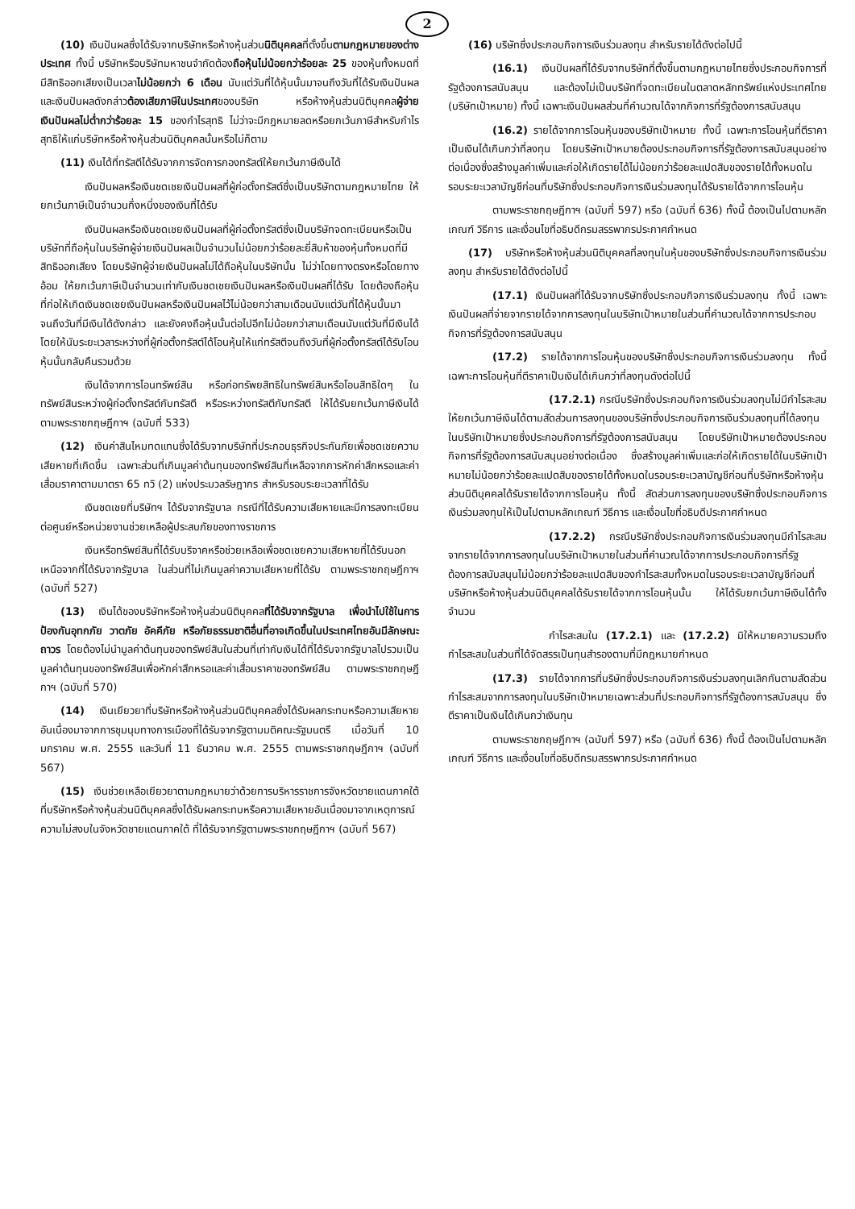2
(10) เงินปันผลซึ่งได้รับจากบริษัทหรือห้างหุ้นส่วนนิติบุคคลที่ตั้งขึ้นตามกฎหมายของต่างประเทศ ทั้งนี้ บริษัทหรือบริษัทมหาชนจำกัดต้องถือหุ้นไม่น้อยกว่าร้อยละ 25 ของหุ้นทั้งหมดที่มีสิทธิออกเสียงเป็นเวลาไม่น้อยกว่า 6 เดือน นับแต่วันที่ได้หุ้นนั้นมาจนถึงวันที่ได้รับเงินปันผล และเงินปันผลดังกล่าวต้องเสียภาษีในประเทศของบริษัท หรือห้างหุ้นส่วนนิติบุคคลผู้จ่ายเงินปันผลไม่ต่ำกว่าร้อยละ 15 ของกำไรสุทธิ ไม่ว่าจะมีกฎหมายลดหรือยกเว้นภาษีสำหรับกำไรสุทธิให้แก่บริษัทหรือห้างหุ้นส่วนนิติบุคคลนั้นหรือไม่ก็ตาม
(11) เงินได้ที่ทรัสตีได้รับจากการจัดการกองทรัสต์ให้ยกเว้นภาษีเงินได้
เงินปันผลหรือเงินชดเชยเงินปันผลที่ผู้ก่อตั้งทรัสต์ซึ่งเป็นบริษัทตามกฎหมายไทย ให้ยกเว้นภาษีเป็นจำนวนกึ่งหนึ่งของเงินที่ได้รับ
เงินปันผลหรือเงินชดเชยเงินปันผลที่ผู้ก่อตั้งทรัสต์ซึ่งเป็นบริษัทจดทะเบียนหรือเป็นบริษัทที่ถือหุ้นในบริษัทผู้จ่ายเงินปันผลเป็นจำนวนไม่น้อยกว่าร้อยละยี่สิบห้าของหุ้นทั้งหมดที่มีสิทธิออกเสียง โดยบริษัทผู้จ่ายเงินปันผลไม่ได้ถือหุ้นในบริษัทนั้น ไม่ว่าโดยทางตรงหรือโดยทางอ้อม ให้ยกเว้นภาษีเป็นจำนวนเท่ากับเงินชดเชยเงินปันผลหรือเงินปันผลที่ได้รับ โดยต้องถือหุ้นที่ก่อให้เกิดเงินชดเชยเงินปันผลหรือเงินปันผลไว้ไม่น้อยกว่าสามเดือนนับแต่วันที่ได้หุ้นนั้นมาจนถึงวันที่มีเงินได้ดังกล่าว และยังคงถือหุ้นนั้นต่อไปอีกไม่น้อยกว่าสามเดือนนับแต่วันที่มีเงินได้ โดยให้นับระยะเวลาระหว่างที่ผู้ก่อตั้งทรัสต์ได้โอนหุ้นให้แก่ทรัสตีจนถึงวันที่ผู้ก่อตั้งทรัสต์ได้รับโอนหุ้นนั้นกลับคืนรวมด้วย
เงินได้จากการโอนทรัพย์สิน หรือก่อทรัพยสิทธิในทรัพย์สินหรือโอนสิทธิใดๆ ในทรัพย์สินระหว่างผู้ก่อตั้งทรัสต์กับทรัสตี หรือระหว่างทรัสตีกับทรัสตี ให้ได้รับยกเว้นภาษีเงินได้ ตามพระราชกฤษฎีกาฯ (ฉบับที่ 533)
(12) เงินค่าสินไหมทดแทนซึ่งได้รับจากบริษัทที่ประกอบธุรกิจประกันภัยเพื่อชดเชยความเสียหายที่เกิดขึ้น เฉพาะส่วนที่เกินมูลค่าต้นทุนของทรัพย์สินที่เหลือจากการหักค่าสึกหรอและค่าเสื่อมราคาตามมาตรา 65 ทวิ (2) แห่งประมวลรัษฎากร สำหรับรอบระยะเวลาที่ได้รับ
เงินชดเชยที่บริษัทฯ ได้รับจากรัฐบาล กรณีที่ได้รับความเสียหายและมีการลงทะเบียนต่อศูนย์หรือหน่วยงานช่วยเหลือผู้ประสบภัยของทางราชการ
เงินหรือทรัพย์สินที่ได้รับบริจาคหรือช่วยเหลือเพื่อชดเชยความเสียหายที่ได้รับนอกเหนือจากที่ได้รับจากรัฐบาล ในส่วนที่ไม่เกินมูลค่าความเสียหายที่ได้รับ ตามพระราชกฤษฎีกาฯ (ฉบับที่ 527)
(13) เงินได้ของบริษัทหรือห้างหุ้นส่วนนิติบุคคลที่ได้รับจากรัฐบาล เพื่อนำไปใช้ในการป้องกันอุทกภัย วาตภัย อัคคีภัย หรือภัยธรรมชาติอื่นที่อาจเกิดขึ้นในประเทศไทยอันมีลักษณะถาวร โดยต้องไม่นำมูลค่าต้นทุนของทรัพย์สินในส่วนที่เท่ากับเงินได้ที่ได้รับจากรัฐบาลไปรวมเป็นมูลค่าต้นทุนของทรัพย์สินเพื่อหักค่าสึกหรอและค่าเสื่อมราคาของทรัพย์สิน ตามพระราชกฤษฎีกาฯ (ฉบับที่ 570)
(14) เงินเยียวยาที่บริษัทหรือห้างหุ้นส่วนนิติบุคคลซึ่งได้รับผลกระทบหรือความเสียหายอันเนื่องมาจากการชุมนุมทางการเมืองที่ได้รับจากรัฐตามมติคณะรัฐมนตรี เมื่อวันที่ 10 มกราคม พ.ศ. 2555 และวันที่ 11 ธันวาคม พ.ศ. 2555 ตามพระราชกฤษฎีกาฯ (ฉบับที่ 567)
(15) เงินช่วยเหลือเยียวยาตามกฎหมายว่าด้วยการบริหารราชการจังหวัดชายแดนภาคใต้ ที่บริษัทหรือห้างหุ้นส่วนนิติบุคคลซึ่งได้รับผลกระทบหรือความเสียหายอันเนื่องมาจากเหตุการณ์ความไม่สงบในจังหวัดชายแดนภาคใต้ ที่ได้รับจากรัฐตามพระราชกฤษฎีกาฯ (ฉบับที่ 567)
(16) บริษัทซึ่งประกอบกิจการเงินร่วมลงทุน สำหรับรายได้ดังต่อไปนี้
(16.1) เงินปันผลที่ได้รับจากบริษัทที่ตั้งขึ้นตามกฎหมายไทยซึ่งประกอบกิจการที่รัฐต้องการสนับสนุน และต้องไม่เป็นบริษัทที่จดทะเบียนในตลาดหลักทรัพย์แห่งประเทศไทย (บริษัทเป้าหมาย) ทั้งนี้ เฉพาะเงินปันผลส่วนที่คำนวณได้จากกิจการที่รัฐต้องการสนับสนุน
(16.2) รายได้จากการโอนหุ้นของบริษัทเป้าหมาย ทั้งนี้ เฉพาะการโอนหุ้นที่ตีราคาเป็นเงินได้เกินกว่าที่ลงทุน โดยบริษัทเป้าหมายต้องประกอบกิจการที่รัฐต้องการสนับสนุนอย่างต่อเนื่องซึ่งสร้างมูลค่าเพิ่มและก่อให้เกิดรายได้ไม่น้อยกว่าร้อยละแปดสิบของรายได้ทั้งหมดในรอบระยะเวลาบัญชีก่อนที่บริษัทซึ่งประกอบกิจการเงินร่วมลงทุนได้รับรายได้จากการโอนหุ้น
ตามพระราชกฤษฎีกาฯ (ฉบับที่ 597) หรือ (ฉบับที่ 636) ทั้งนี้ ต้องเป็นไปตามหลักเกณฑ์ วิธีการ และเงื่อนไขที่อธิบดีกรมสรรพากรประกาศกำหนด
(17) บริษัทหรือห้างหุ้นส่วนนิติบุคคลที่ลงทุนในหุ้นของบริษัทซึ่งประกอบกิจการเงินร่วมลงทุน สำหรับรายได้ดังต่อไปนี้
(17.1) เงินปันผลที่ได้รับจากบริษัทซึ่งประกอบกิจการเงินร่วมลงทุน ทั้งนี้ เฉพาะเงินปันผลที่จ่ายจากรายได้จากการลงทุนในบริษัทเป้าหมายในส่วนที่คำนวณได้จากการประกอบกิจการที่รัฐต้องการสนับสนุน
(17.2) รายได้จากการโอนหุ้นของบริษัทซึ่งประกอบกิจการเงินร่วมลงทุน ทั้งนี้ เฉพาะการโอนหุ้นที่ตีราคาเป็นเงินได้เกินกว่าที่ลงทุนดังต่อไปนี้
(17.2.1) กรณีบริษัทซึ่งประกอบกิจการเงินร่วมลงทุนไม่มีกำไรสะสม ให้ยกเว้นภาษีเงินได้ตามสัดส่วนการลงทุนของบริษัทซึ่งประกอบกิจการเงินร่วมลงทุนที่ได้ลงทุนในบริษัทเป้าหมายซึ่งประกอบกิจการที่รัฐต้องการสนับสนุน โดยบริษัทเป้าหมายต้องประกอบกิจการที่รัฐต้องการสนับสนุนอย่างต่อเนื่อง ซึ่งสร้างมูลค่าเพิ่มและก่อให้เกิดรายได้ในบริษัทเป้าหมายไม่น้อยกว่าร้อยละแปดสิบของรายได้ทั้งหมดในรอบระยะเวลาบัญชีก่อนที่บริษัทหรือห้างหุ้นส่วนนิติบุคคลได้รับรายได้จากการโอนหุ้น ทั้งนี้ สัดส่วนการลงทุนของบริษัทซึ่งประกอบกิจการเงินร่วมลงทุนให้เป็นไปตามหลักเกณฑ์ วิธีการ และเงื่อนไขที่อธิบดีประกาศกำหนด
(17.2.2) กรณีบริษัทซึ่งประกอบกิจการเงินร่วมลงทุนมีกำไรสะสมจากรายได้จากการลงทุนในบริษัทเป้าหมายในส่วนที่คำนวณได้จากการประกอบกิจการที่รัฐต้องการสนับสนุนไม่น้อยกว่าร้อยละแปดสิบของกำไรสะสมทั้งหมดในรอบระยะเวลาบัญชีก่อนที่บริษัทหรือห้างหุ้นส่วนนิติบุคคลได้รับรายได้จากการโอนหุ้นนั้น ให้ได้รับยกเว้นภาษีเงินได้ทั้งจำนวน
กำไรสะสมใน (17.2.1) และ (17.2.2) มิให้หมายความรวมถึงกำไรสะสมในส่วนที่ได้จัดสรรเป็นทุนสำรองตามที่มีกฎหมายกำหนด
(17.3) รายได้จากการที่บริษัทซึ่งประกอบกิจการเงินร่วมลงทุนเลิกกันตามสัดส่วนกำไรสะสมจากการลงทุนในบริษัทเป้าหมายเฉพาะส่วนที่ประกอบกิจการที่รัฐต้องการสนับสนุน ซึ่งตีราคาเป็นเงินได้เกินกว่าเงินทุน
ตามพระราชกฤษฎีกาฯ (ฉบับที่ 597) หรือ (ฉบับที่ 636) ทั้งนี้ ต้องเป็นไปตามหลักเกณฑ์ วิธีการ และเงื่อนไขที่อธิบดีกรมสรรพากรประกาศกำหนด